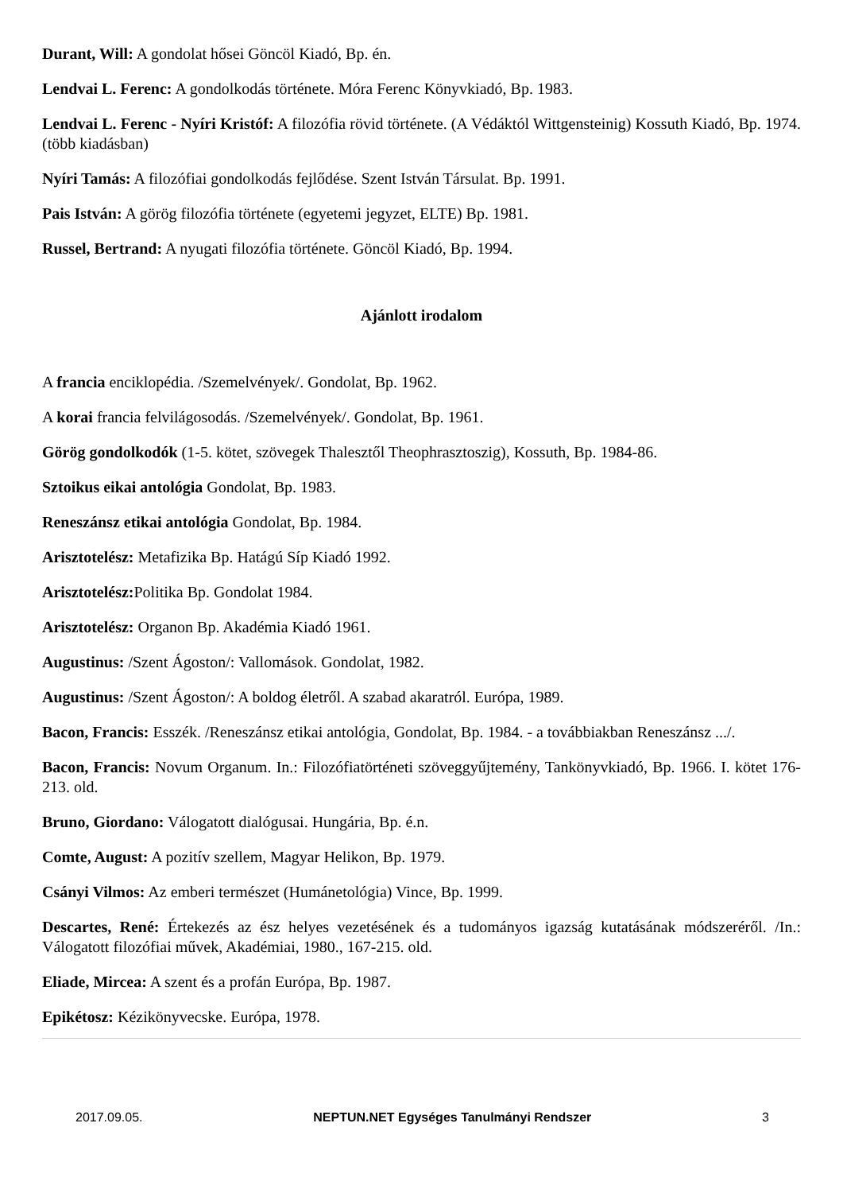Durant, Will: A gondolat hősei Göncöl Kiadó, Bp. én.
Lendvai L. Ferenc: A gondolkodás története. Móra Ferenc Könyvkiadó, Bp. 1983.
Lendvai L. Ferenc - Nyíri Kristóf: A filozófia rövid története. (A Védáktól Wittgensteinig) Kossuth Kiadó, Bp. 1974. (több kiadásban)
Nyíri Tamás: A filozófiai gondolkodás fejlődése. Szent István Társulat. Bp. 1991.
Pais István: A görög filozófia története (egyetemi jegyzet, ELTE) Bp. 1981.
Russel, Bertrand: A nyugati filozófia története. Göncöl Kiadó, Bp. 1994.
Ajánlott irodalom
A francia enciklopédia. /Szemelvények/. Gondolat, Bp. 1962.
A korai francia felvilágosodás. /Szemelvények/. Gondolat, Bp. 1961.
Görög gondolkodók (1-5. kötet, szövegek Thalesztől Theophrasztoszig), Kossuth, Bp. 1984-86.
Sztoikus eikai antológia Gondolat, Bp. 1983.
Reneszánsz etikai antológia Gondolat, Bp. 1984.
Arisztotelész: Metafizika Bp. Hatágú Síp Kiadó 1992.
Arisztotelész: Politika Bp. Gondolat 1984.
Arisztotelész: Organon Bp. Akadémia Kiadó 1961.
Augustinus: /Szent Ágoston/: Vallomások. Gondolat, 1982.
Augustinus: /Szent Ágoston/: A boldog életről. A szabad akaratról. Európa, 1989.
Bacon, Francis: Esszék. /Reneszánsz etikai antológia, Gondolat, Bp. 1984. - a továbbiakban Reneszánsz .../.
Bacon, Francis: Novum Organum. In.: Filozófiatörténeti szöveggyűjtemény, Tankönyvkiadó, Bp. 1966. I. kötet 176-213. old.
Bruno, Giordano: Válogatott dialógusai. Hungária, Bp. é.n.
Comte, August: A pozitív szellem, Magyar Helikon, Bp. 1979.
Csányi Vilmos: Az emberi természet (Humánetológia) Vince, Bp. 1999.
Descartes, René: Értekezés az ész helyes vezetésének és a tudományos igazság kutatásának módszeréről. /In.: Válogatott filozófiai művek, Akadémiai, 1980., 167-215. old.
Eliade, Mircea: A szent és a profán Európa, Bp. 1987.
Epikétosz: Kézikönyvecske. Európa, 1978.
2017.09.05. NEPTUN.NET Egységes Tanulmányi Rendszer 3